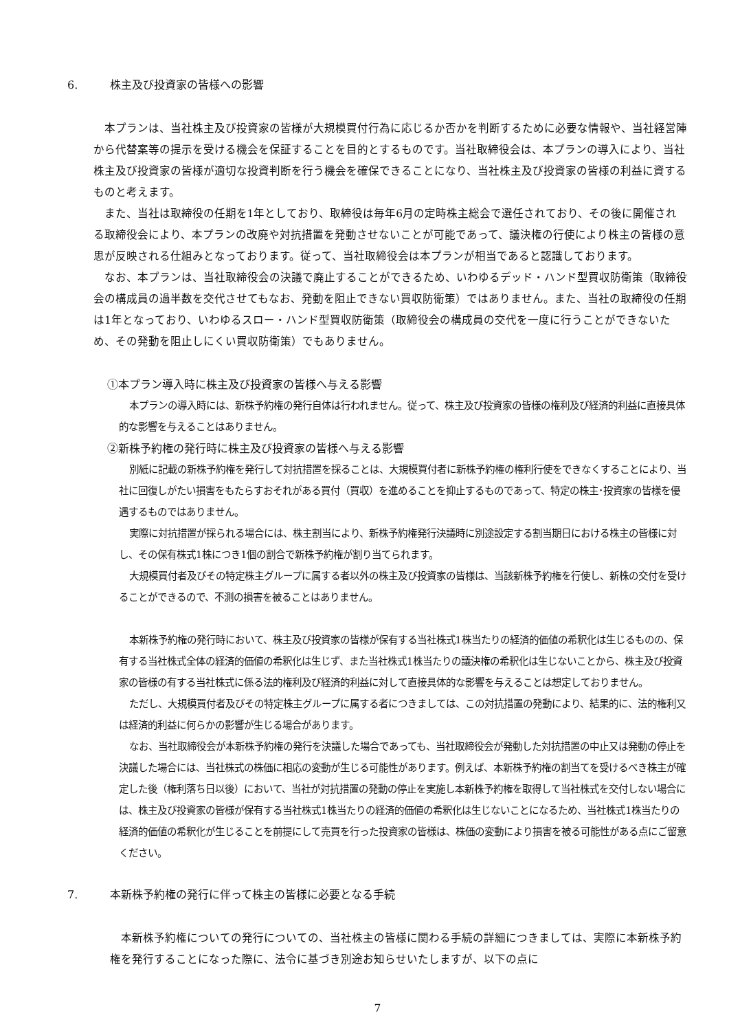6. 株主及び投資家の皆様への影響
 本プランは、当社株主及び投資家の皆様が大規模買付行為に応じるか否かを判断するために必要な情報や、当社経営陣から代替案等の提示を受ける機会を保証することを目的とするものです。当社取締役会は、本プランの導入により、当社株主及び投資家の皆様が適切な投資判断を行う機会を確保できることになり、当社株主及び投資家の皆様の利益に資するものと考えます。
 また、当社は取締役の任期を1年としており、取締役は毎年6月の定時株主総会で選任されており、その後に開催される取締役会により、本プランの改廃や対抗措置を発動させないことが可能であって、議決権の行使により株主の皆様の意思が反映される仕組みとなっております。従って、当社取締役会は本プランが相当であると認識しております。
 なお、本プランは、当社取締役会の決議で廃止することができるため、いわゆるデッド・ハンド型買収防衛策（取締役会の構成員の過半数を交代させてもなお、発動を阻止できない買収防衛策）ではありません。また、当社の取締役の任期は1年となっており、いわゆるスロー・ハンド型買収防衛策（取締役会の構成員の交代を一度に行うことができないため、その発動を阻止しにくい買収防衛策）でもありません。
①本プラン導入時に株主及び投資家の皆様へ与える影響
 本プランの導入時には、新株予約権の発行自体は行われません。従って、株主及び投資家の皆様の権利及び経済的利益に直接具体的な影響を与えることはありません。
②新株予約権の発行時に株主及び投資家の皆様へ与える影響
 別紙に記載の新株予約権を発行して対抗措置を採ることは、大規模買付者に新株予約権の権利行使をできなくすることにより、当社に回復しがたい損害をもたらすおそれがある買付（買収）を進めることを抑止するものであって、特定の株主･投資家の皆様を優遇するものではありません。
 実際に対抗措置が採られる場合には、株主割当により、新株予約権発行決議時に別途設定する割当期日における株主の皆様に対し、その保有株式1株につき1個の割合で新株予約権が割り当てられます。
 大規模買付者及びその特定株主グループに属する者以外の株主及び投資家の皆様は、当該新株予約権を行使し、新株の交付を受けることができるので、不測の損害を被ることはありません。
 本新株予約権の発行時において、株主及び投資家の皆様が保有する当社株式1株当たりの経済的価値の希釈化は生じるものの、保有する当社株式全体の経済的価値の希釈化は生じず、また当社株式1株当たりの議決権の希釈化は生じないことから、株主及び投資家の皆様の有する当社株式に係る法的権利及び経済的利益に対して直接具体的な影響を与えることは想定しておりません。
 ただし、大規模買付者及びその特定株主グループに属する者につきましては、この対抗措置の発動により、結果的に、法的権利又は経済的利益に何らかの影響が生じる場合があります。
 なお、当社取締役会が本新株予約権の発行を決議した場合であっても、当社取締役会が発動した対抗措置の中止又は発動の停止を決議した場合には、当社株式の株価に相応の変動が生じる可能性があります。例えば、本新株予約権の割当てを受けるべき株主が確定した後（権利落ち日以後）において、当社が対抗措置の発動の停止を実施し本新株予約権を取得して当社株式を交付しない場合には、株主及び投資家の皆様が保有する当社株式1株当たりの経済的価値の希釈化は生じないことになるため、当社株式1株当たりの経済的価値の希釈化が生じることを前提にして売買を行った投資家の皆様は、株価の変動により損害を被る可能性がある点にご留意ください。
7. 本新株予約権の発行に伴って株主の皆様に必要となる手続
 本新株予約権についての発行についての、当社株主の皆様に関わる手続の詳細につきましては、実際に本新株予約権を発行することになった際に、法令に基づき別途お知らせいたしますが、以下の点に
7